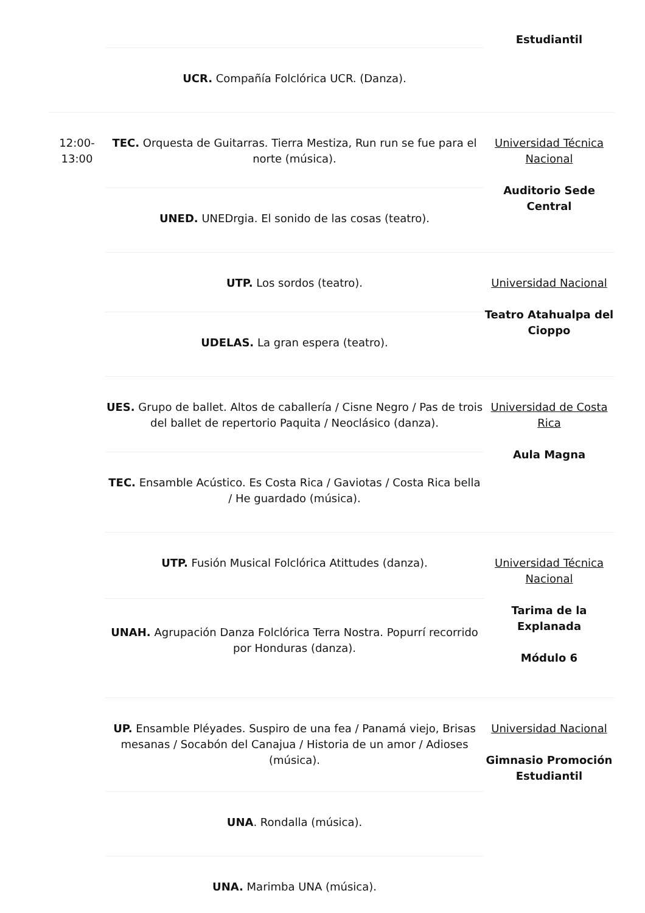| | | Estudiantil |
| | UCR. Compañía Folclórica UCR. (Danza). | |
| 12:00- 13:00 | TEC. Orquesta de Guitarras. Tierra Mestiza, Run run se fue para el norte (música). | Universidad Técnica Nacional Auditorio Sede Central |
| | UNED. UNEDrgia. El sonido de las cosas (teatro). | |
| | UTP. Los sordos (teatro). | Universidad Nacional Teatro Atahualpa del Cioppo |
| | UDELAS. La gran espera (teatro). | |
| | UES. Grupo de ballet. Altos de caballería / Cisne Negro / Pas de trois del ballet de repertorio Paquita / Neoclásico (danza). | Universidad de Costa Rica Aula Magna |
| | TEC. Ensamble Acústico. Es Costa Rica / Gaviotas / Costa Rica bella / He guardado (música). | |
| | UTP. Fusión Musical Folclórica Atittudes (danza). | Universidad Técnica Nacional Tarima de la Explanada Módulo 6 |
| | UNAH. Agrupación Danza Folclórica Terra Nostra. Popurrí recorrido por Honduras (danza). | |
| | UP. Ensamble Pléyades. Suspiro de una fea / Panamá viejo, Brisas mesanas / Socabón del Canajua / Historia de un amor / Adioses (música). | Universidad Nacional Gimnasio Promoción Estudiantil |
| | UNA . Rondalla (música). | |
| | UNA. Marimba UNA (música). | |